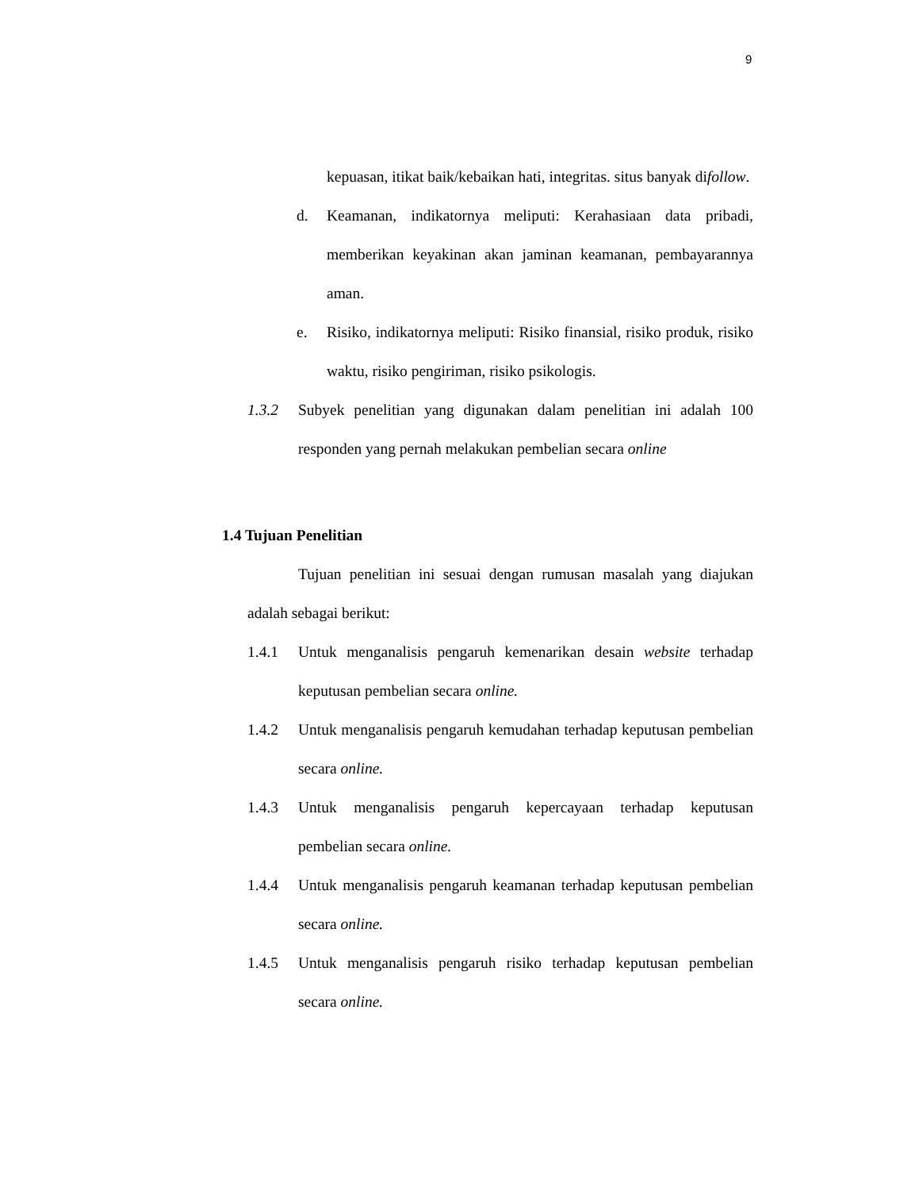9
kepuasan, itikat baik/kebaikan hati, integritas. situs banyak difollow.
d. Keamanan, indikatornya meliputi: Kerahasiaan data pribadi, memberikan keyakinan akan jaminan keamanan, pembayarannya aman.
e. Risiko, indikatornya meliputi: Risiko finansial, risiko produk, risiko waktu, risiko pengiriman, risiko psikologis.
1.3.2 Subyek penelitian yang digunakan dalam penelitian ini adalah 100 responden yang pernah melakukan pembelian secara online
1.4 Tujuan Penelitian
Tujuan penelitian ini sesuai dengan rumusan masalah yang diajukan adalah sebagai berikut:
1.4.1 Untuk menganalisis pengaruh kemenarikan desain website terhadap keputusan pembelian secara online.
1.4.2 Untuk menganalisis pengaruh kemudahan terhadap keputusan pembelian secara online.
1.4.3 Untuk menganalisis pengaruh kepercayaan terhadap keputusan pembelian secara online.
1.4.4 Untuk menganalisis pengaruh keamanan terhadap keputusan pembelian secara online.
1.4.5 Untuk menganalisis pengaruh risiko terhadap keputusan pembelian secara online.